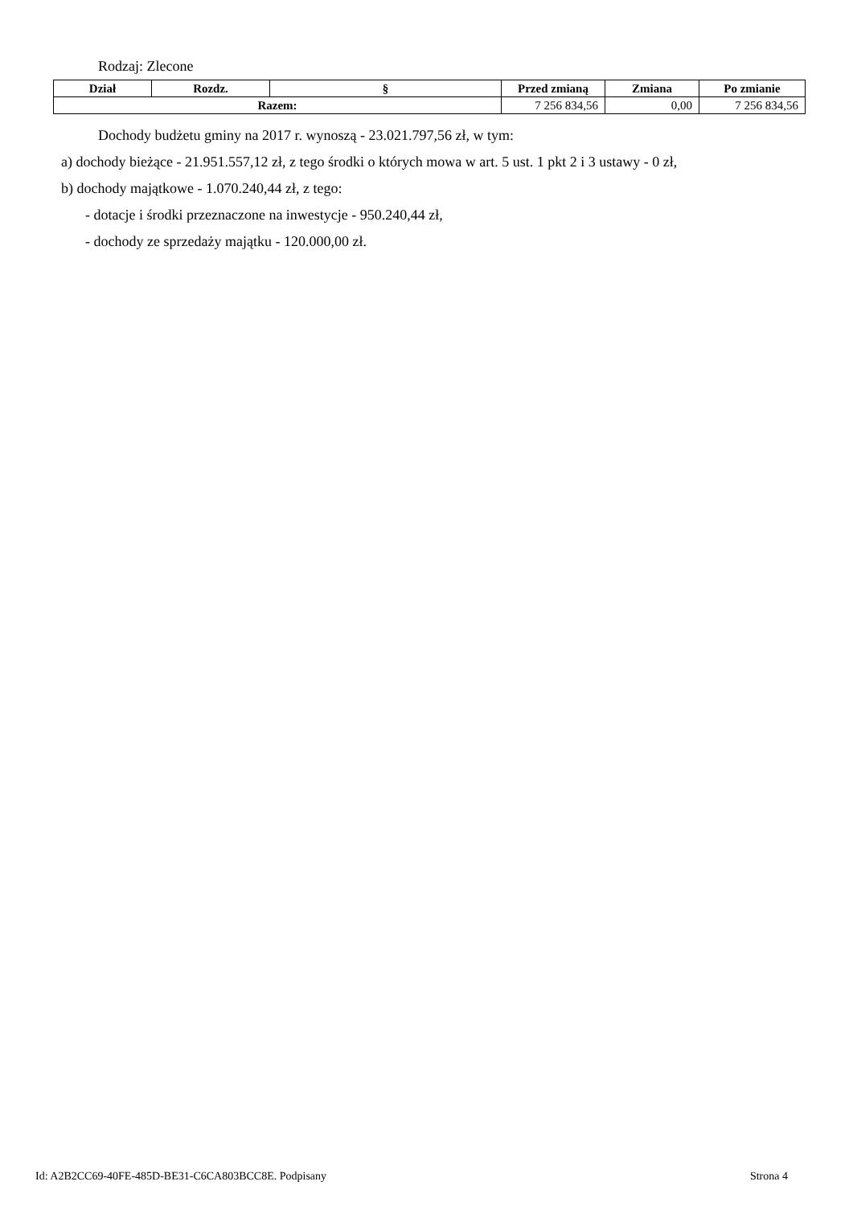Rodzaj: Zlecone
| Dział | Rozdz. | § | Przed zmianą | Zmiana | Po zmianie |
| --- | --- | --- | --- | --- | --- |
| Razem: | | | 7 256 834,56 | 0,00 | 7 256 834,56 |
Dochody budżetu gminy na 2017 r. wynoszą - 23.021.797,56 zł, w tym:
a) dochody bieżące - 21.951.557,12 zł, z tego środki o których mowa w art. 5 ust. 1 pkt 2 i 3 ustawy - 0 zł,
b) dochody majątkowe - 1.070.240,44 zł, z tego:
- dotacje i środki przeznaczone na inwestycje - 950.240,44 zł,
- dochody ze sprzedaży majątku - 120.000,00 zł.
Id: A2B2CC69-40FE-485D-BE31-C6CA803BCC8E. Podpisany Strona 4